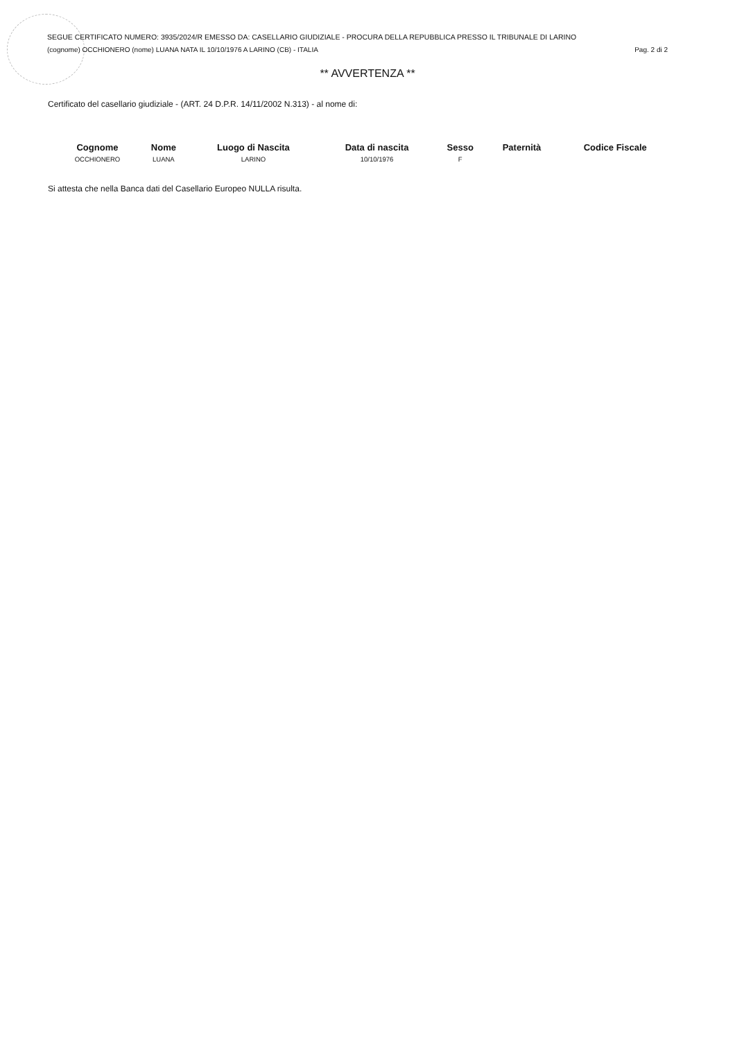SEGUE CERTIFICATO NUMERO: 3935/2024/R EMESSO DA: CASELLARIO GIUDIZIALE - PROCURA DELLA REPUBBLICA PRESSO IL TRIBUNALE DI LARINO
(cognome) OCCHIONERO (nome) LUANA NATA IL 10/10/1976 A LARINO (CB) - ITALIA Pag. 2 di 2
** AVVERTENZA **
Certificato del casellario giudiziale - (ART. 24 D.P.R. 14/11/2002 N.313) - al nome di:
| Cognome | Nome | Luogo di Nascita | Data di nascita | Sesso | Paternità | Codice Fiscale |
| --- | --- | --- | --- | --- | --- | --- |
| OCCHIONERO | LUANA | LARINO | 10/10/1976 | F | | |
Si attesta che nella Banca dati del Casellario Europeo NULLA risulta.